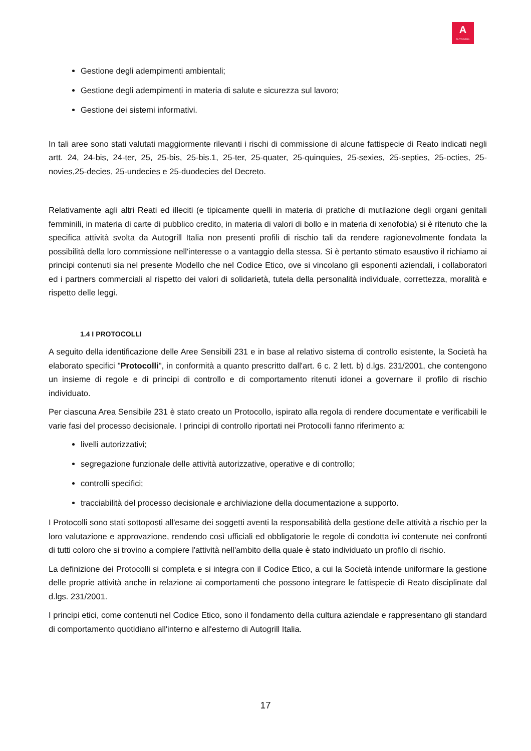A
AUTOGRILL
Gestione degli adempimenti ambientali;
Gestione degli adempimenti in materia di salute e sicurezza sul lavoro;
Gestione dei sistemi informativi.
In tali aree sono stati valutati maggiormente rilevanti i rischi di commissione di alcune fattispecie di Reato indicati negli artt. 24, 24-bis, 24-ter, 25, 25-bis, 25-bis.1, 25-ter, 25-quater, 25-quinquies, 25-sexies, 25-septies, 25-octies, 25-novies,25-decies, 25-undecies e 25-duodecies del Decreto.
Relativamente agli altri Reati ed illeciti (e tipicamente quelli in materia di pratiche di mutilazione degli organi genitali femminili, in materia di carte di pubblico credito, in materia di valori di bollo e in materia di xenofobia) si è ritenuto che la specifica attività svolta da Autogrill Italia non presenti profili di rischio tali da rendere ragionevolmente fondata la possibilità della loro commissione nell'interesse o a vantaggio della stessa. Si è pertanto stimato esaustivo il richiamo ai principi contenuti sia nel presente Modello che nel Codice Etico, ove si vincolano gli esponenti aziendali, i collaboratori ed i partners commerciali al rispetto dei valori di solidarietà, tutela della personalità individuale, correttezza, moralità e rispetto delle leggi.
1.4 I PROTOCOLLI
A seguito della identificazione delle Aree Sensibili 231 e in base al relativo sistema di controllo esistente, la Società ha elaborato specifici "Protocolli", in conformità a quanto prescritto dall'art. 6 c. 2 lett. b) d.lgs. 231/2001, che contengono un insieme di regole e di principi di controllo e di comportamento ritenuti idonei a governare il profilo di rischio individuato.
Per ciascuna Area Sensibile 231 è stato creato un Protocollo, ispirato alla regola di rendere documentate e verificabili le varie fasi del processo decisionale. I principi di controllo riportati nei Protocolli fanno riferimento a:
livelli autorizzativi;
segregazione funzionale delle attività autorizzative, operative e di controllo;
controlli specifici;
tracciabilità del processo decisionale e archiviazione della documentazione a supporto.
I Protocolli sono stati sottoposti all'esame dei soggetti aventi la responsabilità della gestione delle attività a rischio per la loro valutazione e approvazione, rendendo così ufficiali ed obbligatorie le regole di condotta ivi contenute nei confronti di tutti coloro che si trovino a compiere l'attività nell'ambito della quale è stato individuato un profilo di rischio.
La definizione dei Protocolli si completa e si integra con il Codice Etico, a cui la Società intende uniformare la gestione delle proprie attività anche in relazione ai comportamenti che possono integrare le fattispecie di Reato disciplinate dal d.lgs. 231/2001.
I principi etici, come contenuti nel Codice Etico, sono il fondamento della cultura aziendale e rappresentano gli standard di comportamento quotidiano all'interno e all'esterno di Autogrill Italia.
17